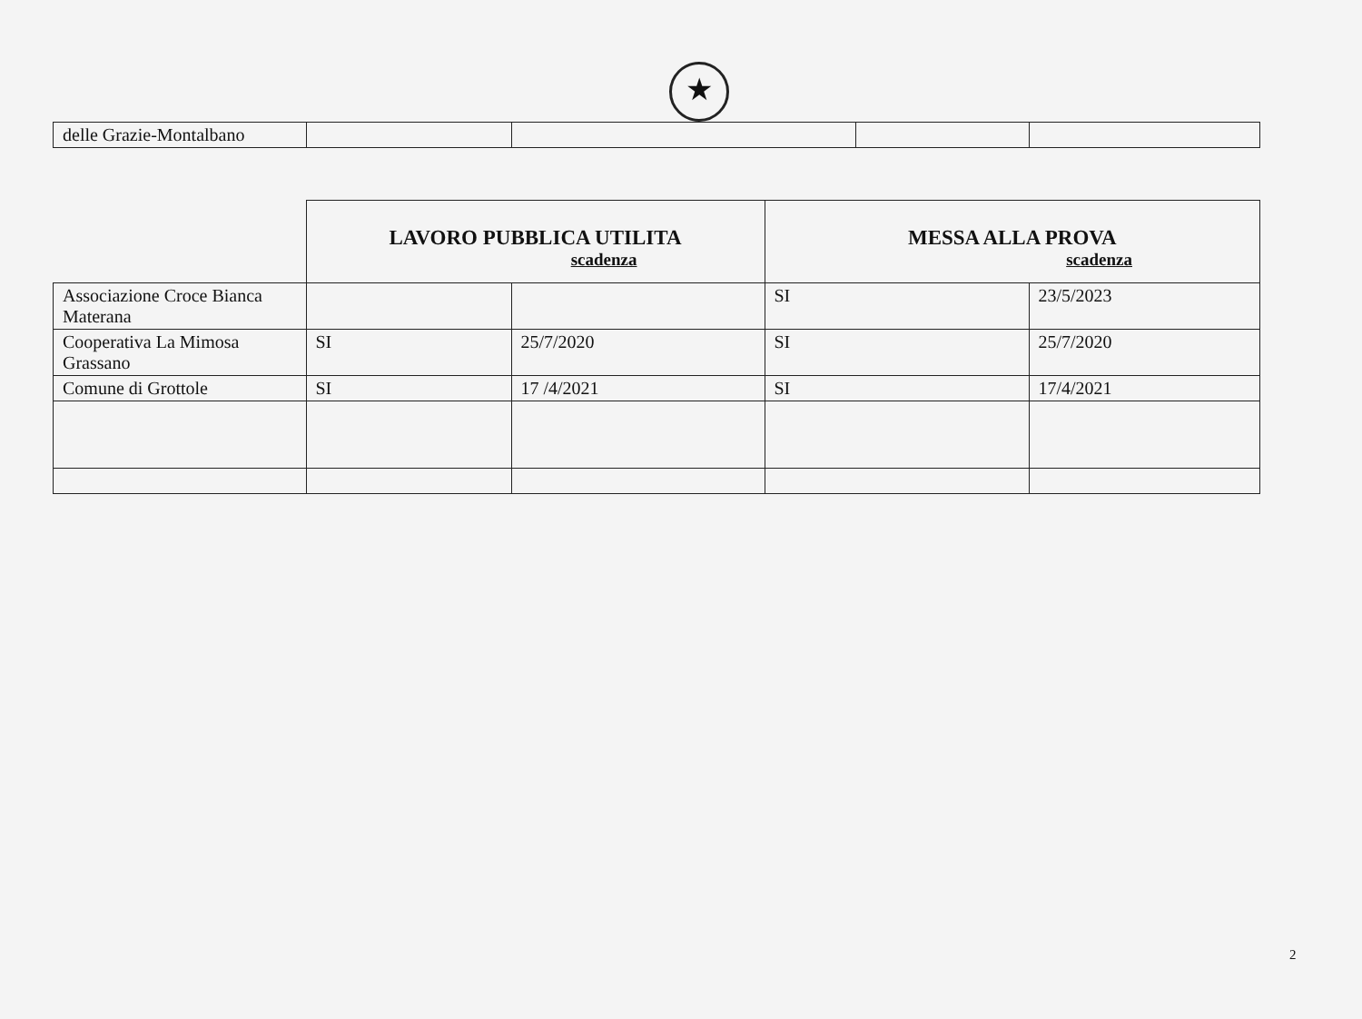★
| delle Grazie-Montalbano | | | | |
| | LAVORO PUBBLICA UTILITA scadenza | | MESSA ALLA PROVA scadenza | |
| Associazione Croce Bianca Materana | | | SI | 23/5/2023 |
| Cooperativa La Mimosa Grassano | SI | 25/7/2020 | SI | 25/7/2020 |
| Comune di Grottole | SI | 17 /4/2021 | SI | 17/4/2021 |
2